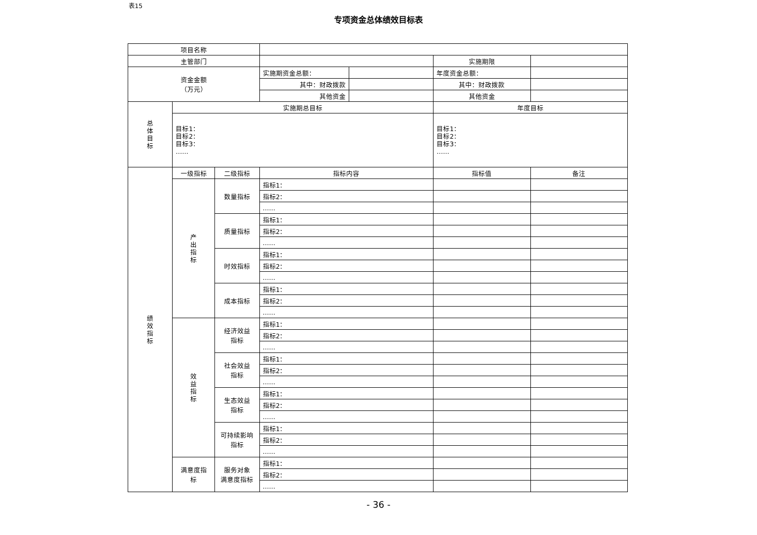表15
专项资金总体绩效目标表
| 项目名称 | | | | | | |
| 主管部门 | | | | | 实施期限 | |
| 资金金额 （万元） | | | 实施期资金总额： | | 年度资金总额： | |
| | | | 其中：财政拨款 | | 其中：财政拨款 | |
| | | | 其他资金 | | 其他资金 | |
| 总 体 目 标 | 实施期总目标 | | | | 年度目标 | |
| | 目标1： 目标2： 目标3： …… | | | | 目标1： 目标2： 目标3： …… | |
| 绩 效 指 标 | 一级指标 | 二级指标 | 指标内容 | | 指标值 | 备注 |
| | 产 出 指 标 | 数量指标 | 指标1： | | | |
| | | | 指标2： | | | |
| | | | …… | | | |
| | | 质量指标 | 指标1： | | | |
| | | | 指标2： | | | |
| | | | …… | | | |
| | | 时效指标 | 指标1： | | | |
| | | | 指标2： | | | |
| | | | …… | | | |
| | | 成本指标 | 指标1： | | | |
| | | | 指标2： | | | |
| | | | …… | | | |
| | 效 益 指 标 | 经济效益 指标 | 指标1： | | | |
| | | | 指标2： | | | |
| | | | …… | | | |
| | | 社会效益 指标 | 指标1： | | | |
| | | | 指标2： | | | |
| | | | …… | | | |
| | | 生态效益 指标 | 指标1： | | | |
| | | | 指标2： | | | |
| | | | …… | | | |
| | | 可持续影响 指标 | 指标1： | | | |
| | | | 指标2： | | | |
| | | | …… | | | |
| | 满意度指 标 | 服务对象 满意度指标 | 指标1： | | | |
| | | | 指标2： | | | |
| | | | …… | | | |
- 36 -